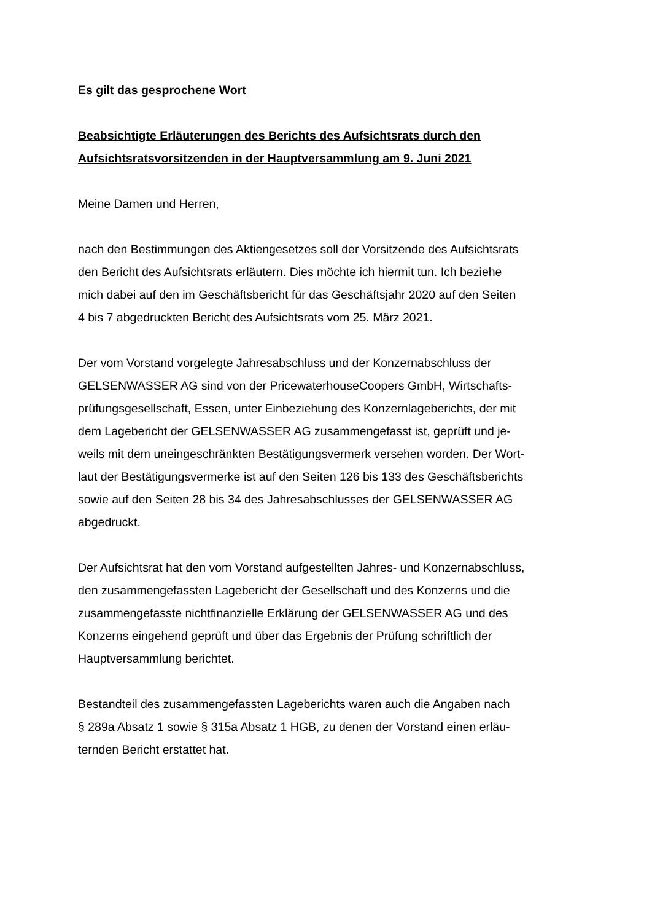Es gilt das gesprochene Wort
Beabsichtigte Erläuterungen des Berichts des Aufsichtsrats durch den
Aufsichtsratsvorsitzenden in der Hauptversammlung am 9. Juni 2021
Meine Damen und Herren,
nach den Bestimmungen des Aktiengesetzes soll der Vorsitzende des Aufsichtsrats
den Bericht des Aufsichtsrats erläutern. Dies möchte ich hiermit tun. Ich beziehe
mich dabei auf den im Geschäftsbericht für das Geschäftsjahr 2020 auf den Seiten
4 bis 7 abgedruckten Bericht des Aufsichtsrats vom 25. März 2021.
Der vom Vorstand vorgelegte Jahresabschluss und der Konzernabschluss der
GELSENWASSER AG sind von der PricewaterhouseCoopers GmbH, Wirtschafts-
prüfungsgesellschaft, Essen, unter Einbeziehung des Konzernlageberichts, der mit
dem Lagebericht der GELSENWASSER AG zusammengefasst ist, geprüft und je-
weils mit dem uneingeschränkten Bestätigungsvermerk versehen worden. Der Wort-
laut der Bestätigungsvermerke ist auf den Seiten 126 bis 133 des Geschäftsberichts
sowie auf den Seiten 28 bis 34 des Jahresabschlusses der GELSENWASSER AG
abgedruckt.
Der Aufsichtsrat hat den vom Vorstand aufgestellten Jahres- und Konzernabschluss,
den zusammengefassten Lagebericht der Gesellschaft und des Konzerns und die
zusammengefasste nichtfinanzielle Erklärung der GELSENWASSER AG und des
Konzerns eingehend geprüft und über das Ergebnis der Prüfung schriftlich der
Hauptversammlung berichtet.
Bestandteil des zusammengefassten Lageberichts waren auch die Angaben nach
§ 289a Absatz 1 sowie § 315a Absatz 1 HGB, zu denen der Vorstand einen erläu-
ternden Bericht erstattet hat.